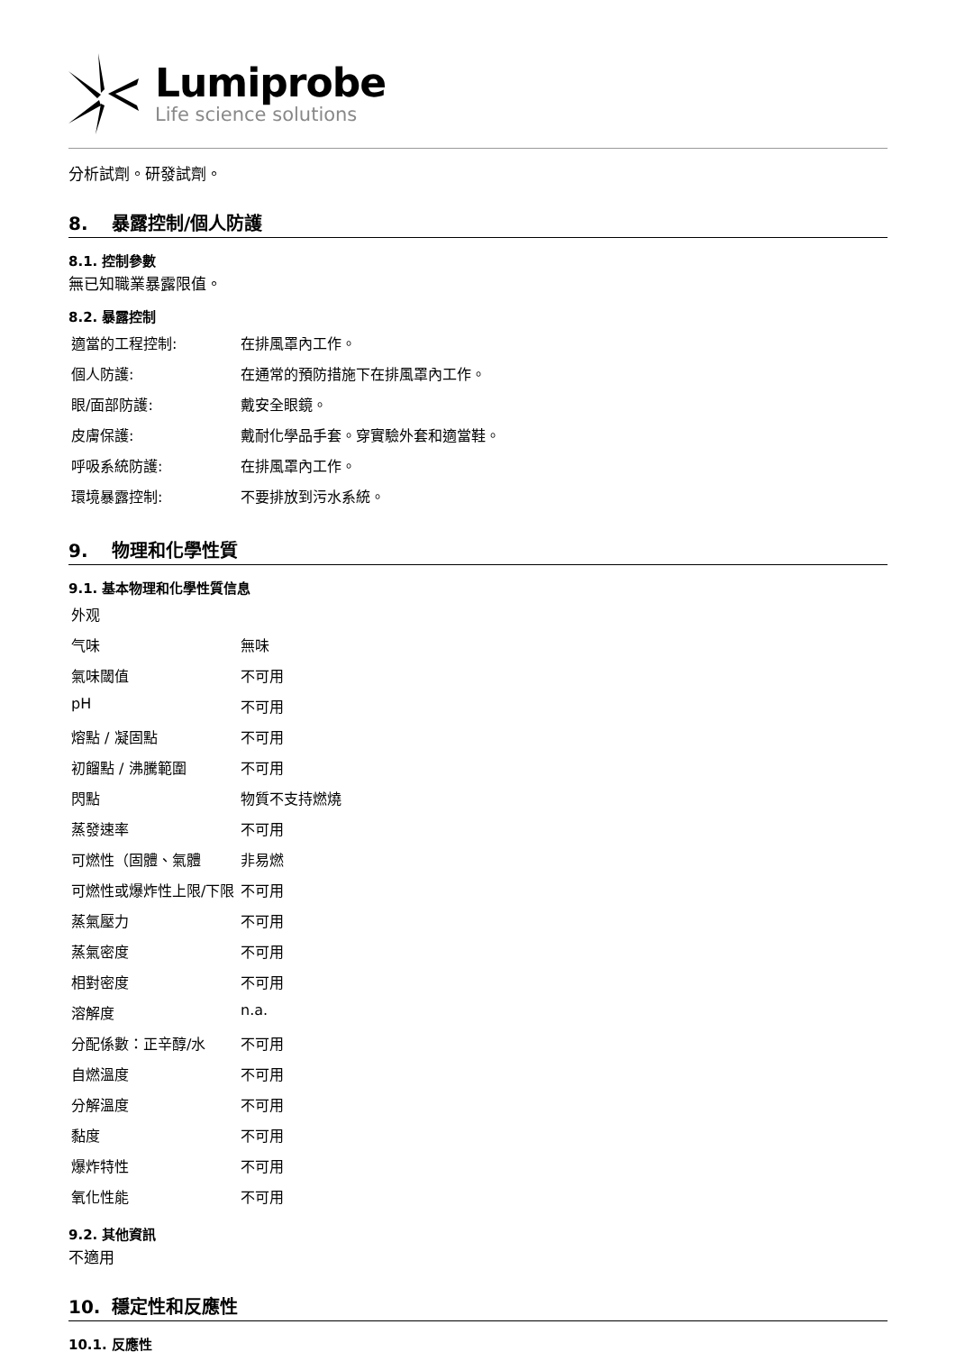Lumiprobe
Life science solutions
分析試劑。研發試劑。
8. 暴露控制/個人防護
8.1. 控制參數
無已知職業暴露限值。
8.2. 暴露控制
| 適當的工程控制: | 在排風罩內工作。 |
| 個人防護: | 在通常的預防措施下在排風罩內工作。 |
| 眼/面部防護: | 戴安全眼鏡。 |
| 皮膚保護: | 戴耐化學品手套。穿實驗外套和適當鞋。 |
| 呼吸系統防護: | 在排風罩內工作。 |
| 環境暴露控制: | 不要排放到污水系統。 |
9. 物理和化學性質
9.1. 基本物理和化學性質信息
| 外观 | |
| 气味 | 無味 |
| 氣味閾值 | 不可用 |
| pH | 不可用 |
| 熔點 / 凝固點 | 不可用 |
| 初餾點 / 沸騰範圍 | 不可用 |
| 閃點 | 物質不支持燃燒 |
| 蒸發速率 | 不可用 |
| 可燃性（固體、氣體 | 非易燃 |
| 可燃性或爆炸性上限/下限 | 不可用 |
| 蒸氣壓力 | 不可用 |
| 蒸氣密度 | 不可用 |
| 相對密度 | 不可用 |
| 溶解度 | n.a. |
| 分配係數：正辛醇/水 | 不可用 |
| 自燃溫度 | 不可用 |
| 分解溫度 | 不可用 |
| 黏度 | 不可用 |
| 爆炸特性 | 不可用 |
| 氧化性能 | 不可用 |
9.2. 其他資訊
不適用
10. 穩定性和反應性
10.1. 反應性